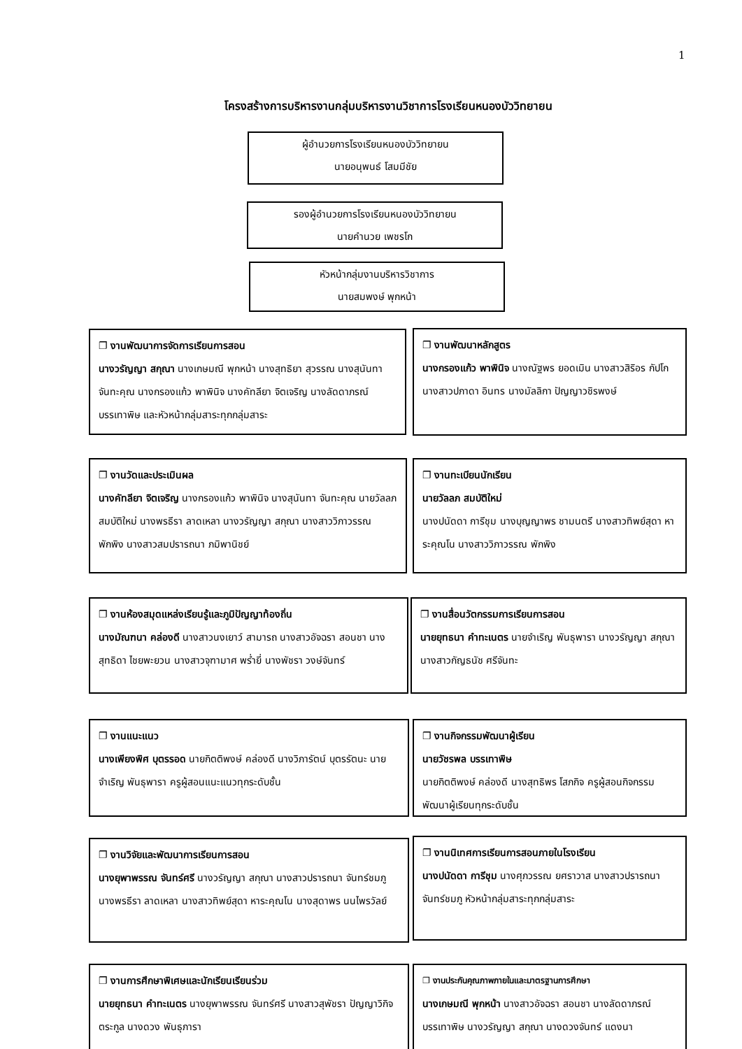1
โครงสร้างการบริหารงานกลุ่มบริหารงานวิชาการโรงเรียนหนองบัววิทยายน
ผู้อำนวยการโรงเรียนหนองบัววิทยายน
นายอนุพนธ์ โสมมีชัย
รองผู้อำนวยการโรงเรียนหนองบัววิทยายน
นายคำนวย เพชรโก
หัวหน้ากลุ่มงานบริหารวิชาการ
นายสมพงษ์ พุกหน้า
❐ งานพัฒนาการจัดการเรียนการสอน
นางวรัญญา สกุณา นางเกษมณี พุกหน้า นางสุทธิยา สุวรรณ นางสุนันทา จันทะคุณ นางกรองแก้ว พาพินิจ นางคัทลียา จิตเจริญ นางลัดดาภรณ์ บรรเทาพิษ และหัวหน้ากลุ่มสาระทุกกลุ่มสาระ
❐ งานพัฒนาหลักสูตร
นางกรองแก้ว พาพินิจ นางณัฐพร ยอดเมิน นางสาวสิริอร กัปโก นางสาวปภาดา อินทร นางมัลลิกา ปัญญาวชิรพงษ์
❐ งานวัดและประเมินผล
นางคัทลียา จิตเจริญ นางกรองแก้ว พาพินิจ นางสุนันทา จันทะคุณ นายวัลลภ สมบัติใหม่ นางพรธีรา ลาดเหลา นางวรัญญา สกุณา นางสาววิภาวรรณ พักพิง นางสาวสมปรารถนา ภมิพานิชย์
❐ งานทะเบียนนักเรียน
นายวัลลภ สมบัติใหม่
นางปนัดดา การีชุม นางบุญญาพร ชามนตรี นางสาวทิพย์สุดา หาระคุณโน นางสาววิภาวรรณ พักพิง
❐ งานห้องสมุดแหล่งเรียนรู้และภูมิปัญญาท้องถิ่น
นางมัณฑนา คล่องดี นางสาวนงเยาว์ สามารถ นางสาวอัจฉรา สอนชา นางสุทธิดา ไชยพะยวน นางสาวจุฑามาศ พร่ำยี่ นางพัชรา วงษ์จันทร์
❐ งานสื่อนวัตกรรมการเรียนการสอน
นายยุทธนา คำทะเนตร นายจำเริญ พันธุพารา นางวรัญญา สกุณา นางสาวกัญธนัช ศรีจันทะ
❐ งานแนะแนว
นางเพียงพิศ บุตรรอด นายกิตติพงษ์ คล่องดี นางวิภารัตน์ บุตรรัตนะ นายจำเริญ พันธุพารา ครูผู้สอนแนะแนวทุกระดับชั้น
❐ งานกิจกรรมพัฒนาผู้เรียน
นายวัชรพล บรรเทาพิษ
นายกิตติพงษ์ คล่องดี นางสุทธิพร โสภกิจ ครูผู้สอนกิจกรรมพัฒนาผู้เรียนทุกระดับชั้น
❐ งานวิจัยและพัฒนาการเรียนการสอน
นางยุพาพรรณ จันทร์ศรี นางวรัญญา สกุณา นางสาวปรารถนา จันทร์ชมภู นางพรธีรา ลาดเหลา นางสาวทิพย์สุดา หาระคุณโน นางสุดาพร นนไพรวัลย์
❐ งานนิเทศการเรียนการสอนภายในโรงเรียน
นางปนัดดา การีชุม นางศุภวรรณ ยศราวาส นางสาวปรารถนา จันทร์ชมภู หัวหน้ากลุ่มสาระทุกกลุ่มสาระ
❐ งานการศึกษาพิเศษและนักเรียนเรียนร่วม
นายยุทธนา คำทะเนตร นางยุพาพรรณ จันทร์ศรี นางสาวสุพัชรา ปัญญาวิกิจตระกูล นางดวง พันธุภารา
❐ งานประกันคุณภาพภายในและมาตรฐานการศึกษา
นางเกษมณี พุกหน้า นางสาวอัจฉรา สอนชา นางลัดดาภรณ์ บรรเทาพิษ นางวรัญญา สกุณา นางดวงจันทร์ แดงนา